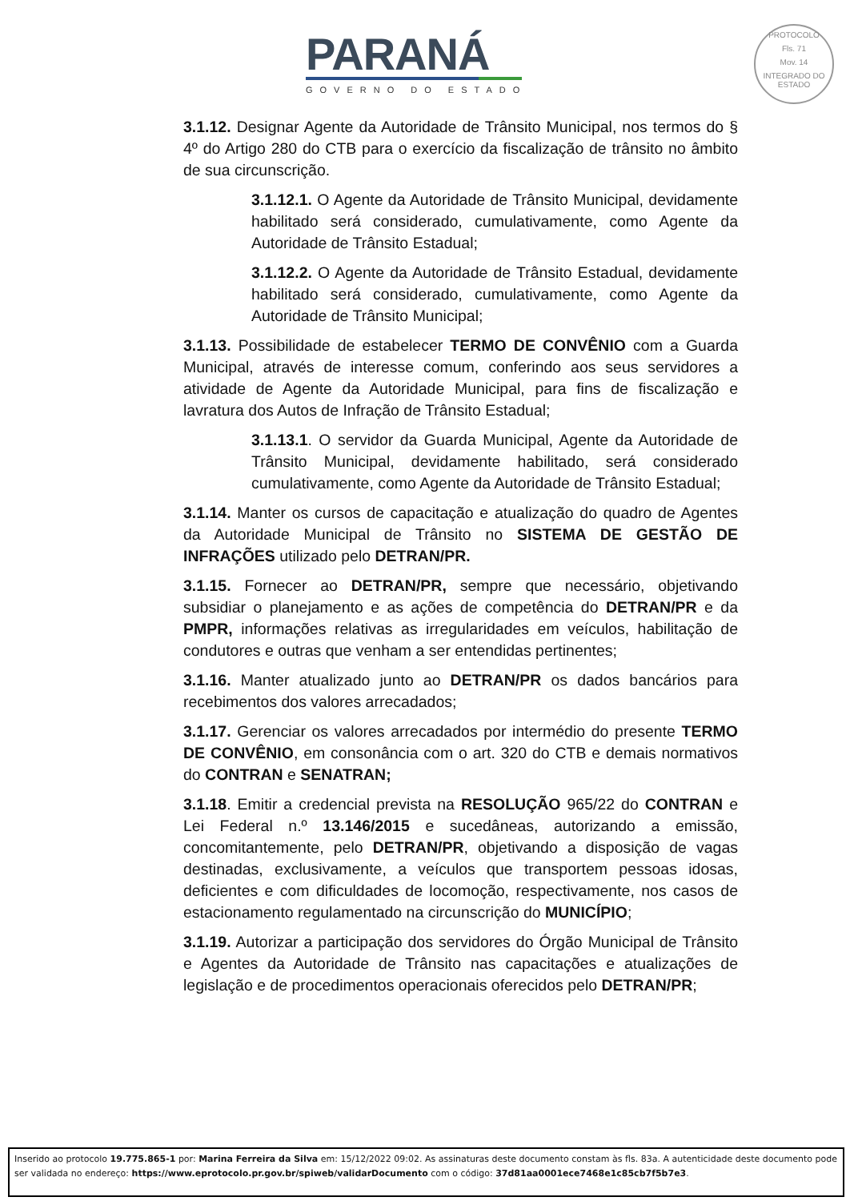PARANÁ
GOVERNO DO ESTADO
PROTOCOLO
Fls. 71
Mov. 14
INTEGRADO DO ESTADO
3.1.12. Designar Agente da Autoridade de Trânsito Municipal, nos termos do § 4º do Artigo 280 do CTB para o exercício da fiscalização de trânsito no âmbito de sua circunscrição.
3.1.12.1. O Agente da Autoridade de Trânsito Municipal, devidamente habilitado será considerado, cumulativamente, como Agente da Autoridade de Trânsito Estadual;
3.1.12.2. O Agente da Autoridade de Trânsito Estadual, devidamente habilitado será considerado, cumulativamente, como Agente da Autoridade de Trânsito Municipal;
3.1.13. Possibilidade de estabelecer TERMO DE CONVÊNIO com a Guarda Municipal, através de interesse comum, conferindo aos seus servidores a atividade de Agente da Autoridade Municipal, para fins de fiscalização e lavratura dos Autos de Infração de Trânsito Estadual;
3.1.13.1. O servidor da Guarda Municipal, Agente da Autoridade de Trânsito Municipal, devidamente habilitado, será considerado cumulativamente, como Agente da Autoridade de Trânsito Estadual;
3.1.14. Manter os cursos de capacitação e atualização do quadro de Agentes da Autoridade Municipal de Trânsito no SISTEMA DE GESTÃO DE INFRAÇÕES utilizado pelo DETRAN/PR.
3.1.15. Fornecer ao DETRAN/PR, sempre que necessário, objetivando subsidiar o planejamento e as ações de competência do DETRAN/PR e da PMPR, informações relativas as irregularidades em veículos, habilitação de condutores e outras que venham a ser entendidas pertinentes;
3.1.16. Manter atualizado junto ao DETRAN/PR os dados bancários para recebimentos dos valores arrecadados;
3.1.17. Gerenciar os valores arrecadados por intermédio do presente TERMO DE CONVÊNIO, em consonância com o art. 320 do CTB e demais normativos do CONTRAN e SENATRAN;
3.1.18. Emitir a credencial prevista na RESOLUÇÃO 965/22 do CONTRAN e Lei Federal n.º 13.146/2015 e sucedâneas, autorizando a emissão, concomitantemente, pelo DETRAN/PR, objetivando a disposição de vagas destinadas, exclusivamente, a veículos que transportem pessoas idosas, deficientes e com dificuldades de locomoção, respectivamente, nos casos de estacionamento regulamentado na circunscrição do MUNICÍPIO;
3.1.19. Autorizar a participação dos servidores do Órgão Municipal de Trânsito e Agentes da Autoridade de Trânsito nas capacitações e atualizações de legislação e de procedimentos operacionais oferecidos pelo DETRAN/PR;
Inserido ao protocolo 19.775.865-1 por: Marina Ferreira da Silva em: 15/12/2022 09:02. As assinaturas deste documento constam às fls. 83a. A autenticidade deste documento pode ser validada no endereço: https://www.eprotocolo.pr.gov.br/spiweb/validarDocumento com o código: 37d81aa0001ece7468e1c85cb7f5b7e3.